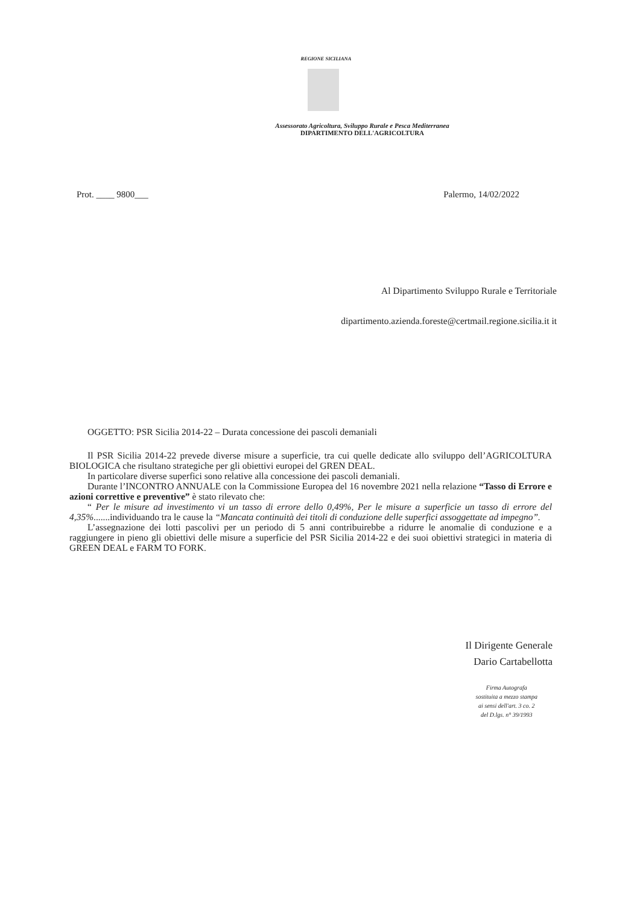REGIONE SICILIANA
Assessorato Agricoltura, Sviluppo Rurale e Pesca Mediterranea
DIPARTIMENTO DELL'AGRICOLTURA
Prot. ____ 9800___ Palermo, 14/02/2022
Al Dipartimento Sviluppo Rurale e Territoriale
dipartimento.azienda.foreste@certmail.regione.sicilia.it it
OGGETTO: PSR Sicilia 2014-22 – Durata concessione dei pascoli demaniali
Il PSR Sicilia 2014-22 prevede diverse misure a superficie, tra cui quelle dedicate allo sviluppo dell’AGRICOLTURA BIOLOGICA che risultano strategiche per gli obiettivi europei del GREN DEAL.
In particolare diverse superfici sono relative alla concessione dei pascoli demaniali.
Durante l’INCONTRO ANNUALE con la Commissione Europea del 16 novembre 2021 nella relazione “Tasso di Errore e azioni correttive e preventive” è stato rilevato che:
“ Per le misure ad investimento vi un tasso di errore dello 0,49%, Per le misure a superficie un tasso di errore del 4,35%.......individuando tra le cause la “Mancata continuità dei titoli di conduzione delle superfici assoggettate ad impegno”.
L’assegnazione dei lotti pascolivi per un periodo di 5 anni contribuirebbe a ridurre le anomalie di conduzione e a raggiungere in pieno gli obiettivi delle misure a superficie del PSR Sicilia 2014-22 e dei suoi obiettivi strategici in materia di GREEN DEAL e FARM TO FORK.
Il Dirigente Generale
Dario Cartabellotta
Firma Autografa
sostituita a mezzo stampa
ai sensi dell'art. 3 co. 2
del D.lgs. n° 39/1993